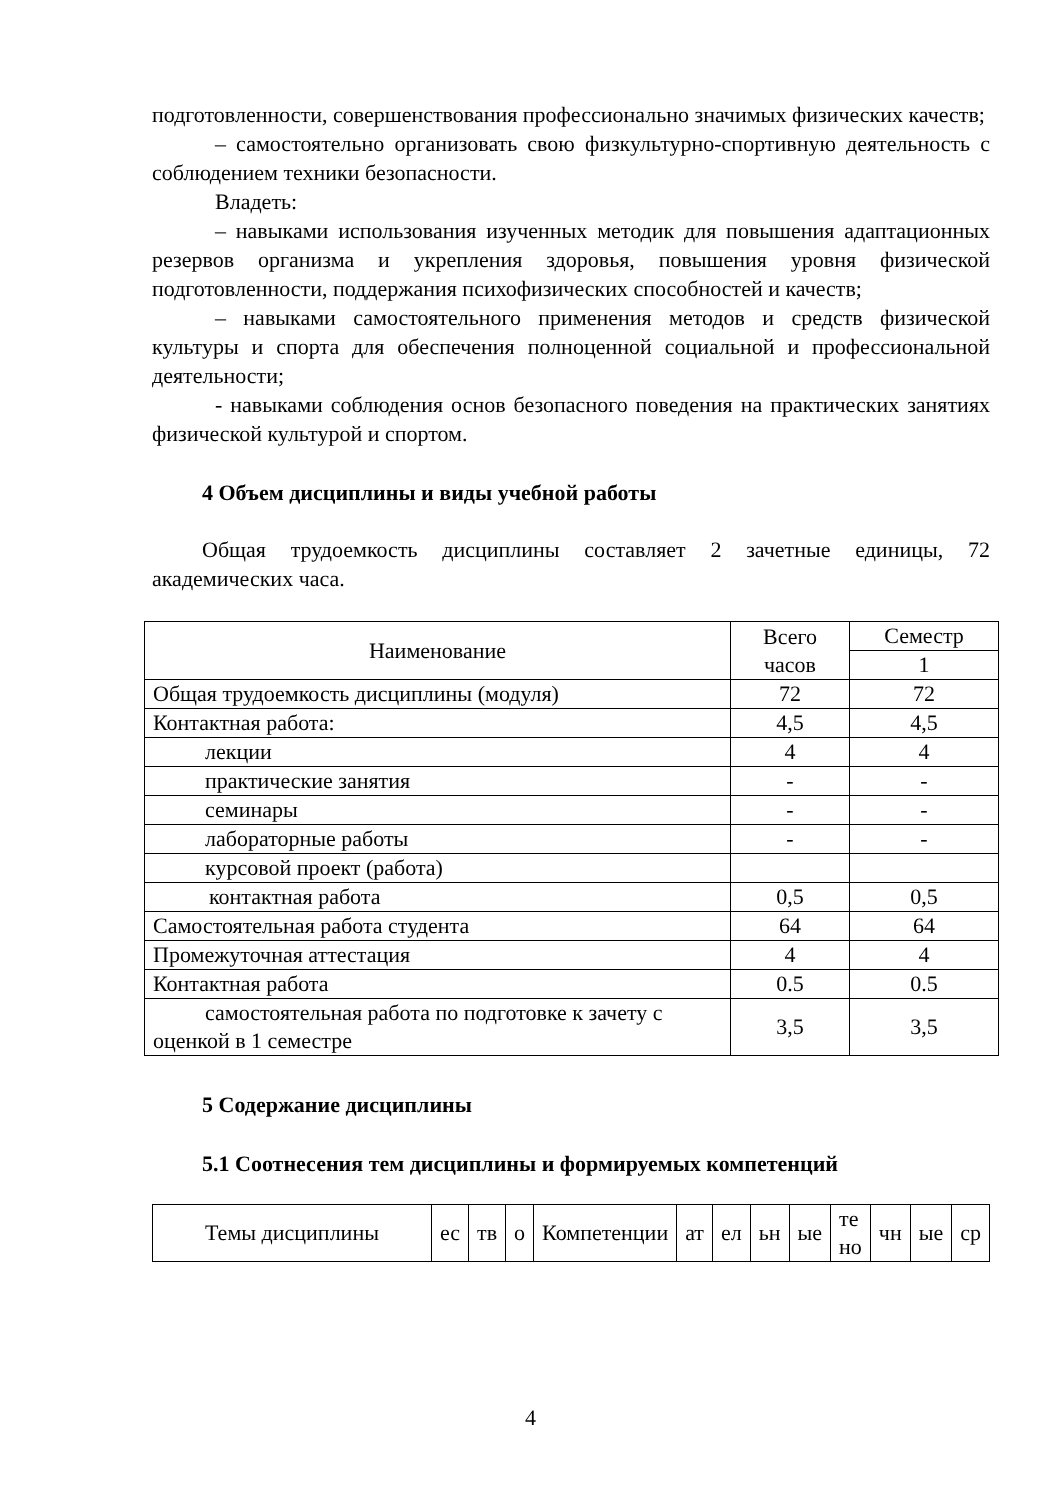подготовленности, совершенствования профессионально значимых физических качеств;
– самостоятельно организовать свою физкультурно-спортивную деятельность с соблюдением техники безопасности.
Владеть:
– навыками использования изученных методик для повышения адаптационных резервов организма и укрепления здоровья, повышения уровня физической подготовленности, поддержания психофизических способностей и качеств;
– навыками самостоятельного применения методов и средств физической культуры и спорта для обеспечения полноценной социальной и профессиональной деятельности;
- навыками соблюдения основ безопасного поведения на практических занятиях физической культурой и спортом.
4 Объем дисциплины и виды учебной работы
Общая трудоемкость дисциплины составляет 2 зачетные единицы, 72 академических часа.
| Наименование | Всего часов | Семестр |
| | | 1 |
| Общая трудоемкость дисциплины (модуля) | 72 | 72 |
| Контактная работа: | 4,5 | 4,5 |
| лекции | 4 | 4 |
| практические занятия | - | - |
| семинары | - | - |
| лабораторные работы | - | - |
| курсовой проект (работа) | | |
| контактная работа | 0,5 | 0,5 |
| Самостоятельная работа студента | 64 | 64 |
| Промежуточная аттестация | 4 | 4 |
| Контактная работа | 0.5 | 0.5 |
| самостоятельная работа по подготовке к зачету с оценкой в 1 семестре | 3,5 | 3,5 |
5 Содержание дисциплины
5.1 Соотнесения тем дисциплины и формируемых компетенций
| Темы дисциплины | ес | тв | о | Компетенции | ат | ел | ьн | ые | те но | чн | ые | ср |
4